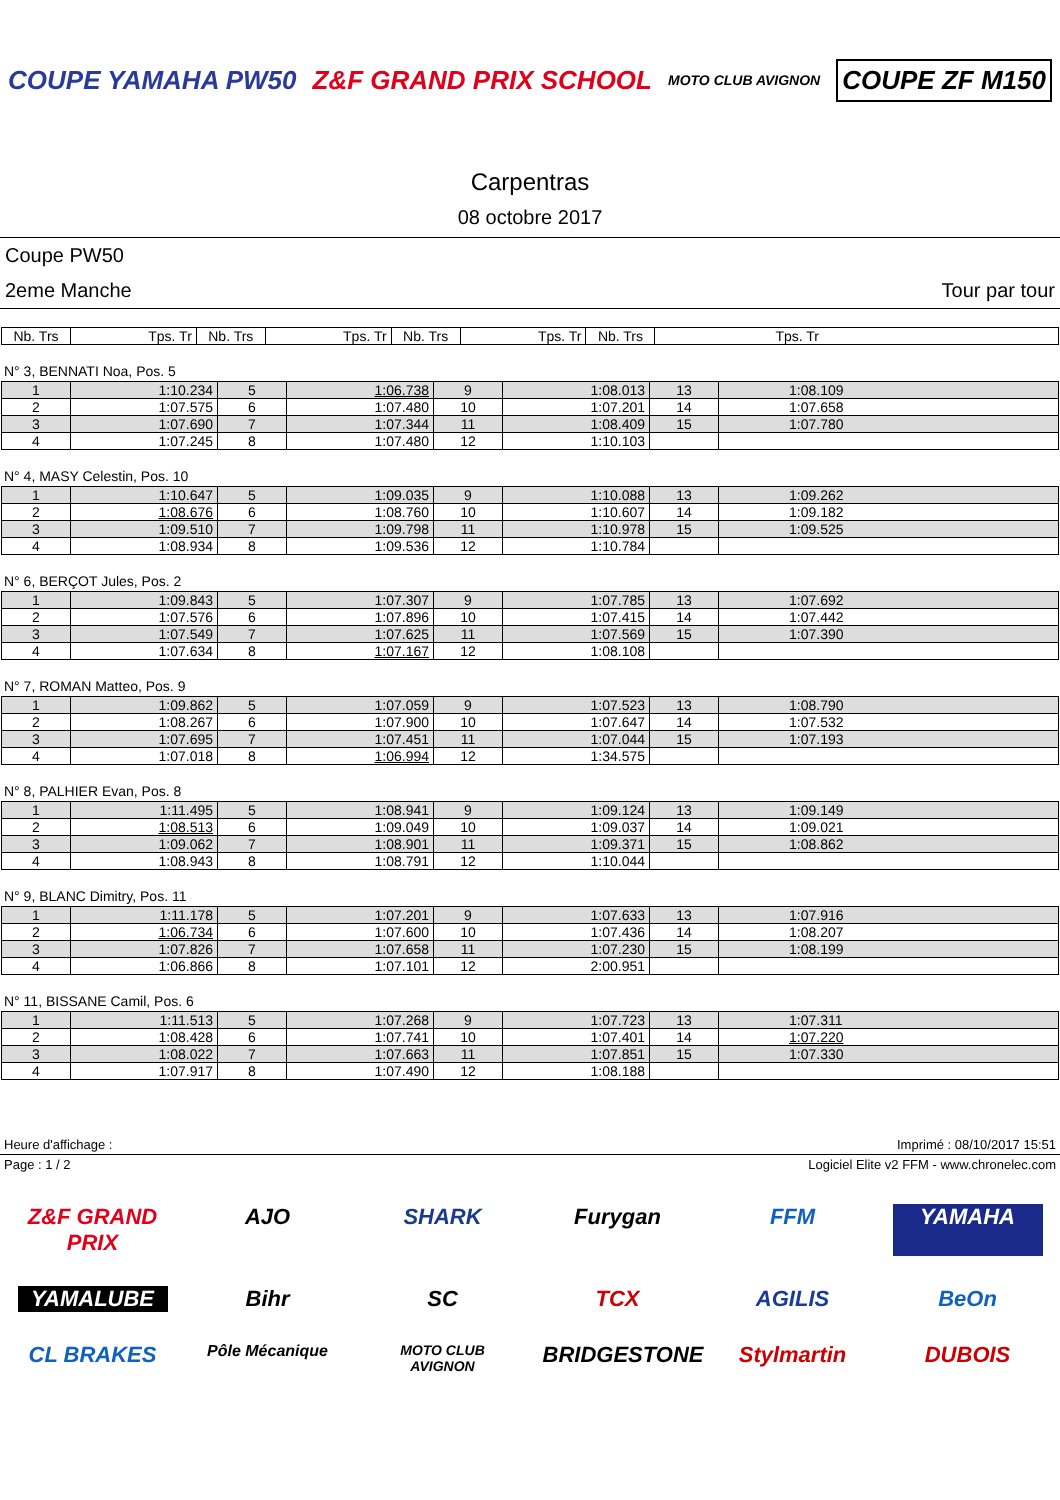COUPE YAMAHA PW50 Z&F GRAND PRIX SCHOOL
MOTO CLUB AVIGNON
COUPE ZF M150
Carpentras
08 octobre 2017
Coupe PW50
2eme Manche Tour par tour
| Nb. Trs | Tps. Tr | Nb. Trs | Tps. Tr | Nb. Trs | Tps. Tr | Nb. Trs | Tps. Tr |
| --- | --- | --- | --- | --- | --- | --- | --- |
N° 3, BENNATI Noa, Pos. 5
| 1 | 1:10.234 | 5 | 1:06.738 | 9 | 1:08.013 | 13 | 1:08.109 |
| 2 | 1:07.575 | 6 | 1:07.480 | 10 | 1:07.201 | 14 | 1:07.658 |
| 3 | 1:07.690 | 7 | 1:07.344 | 11 | 1:08.409 | 15 | 1:07.780 |
| 4 | 1:07.245 | 8 | 1:07.480 | 12 | 1:10.103 | | |
N° 4, MASY Celestin, Pos. 10
| 1 | 1:10.647 | 5 | 1:09.035 | 9 | 1:10.088 | 13 | 1:09.262 |
| 2 | 1:08.676 | 6 | 1:08.760 | 10 | 1:10.607 | 14 | 1:09.182 |
| 3 | 1:09.510 | 7 | 1:09.798 | 11 | 1:10.978 | 15 | 1:09.525 |
| 4 | 1:08.934 | 8 | 1:09.536 | 12 | 1:10.784 | | |
N° 6, BERÇOT Jules, Pos. 2
| 1 | 1:09.843 | 5 | 1:07.307 | 9 | 1:07.785 | 13 | 1:07.692 |
| 2 | 1:07.576 | 6 | 1:07.896 | 10 | 1:07.415 | 14 | 1:07.442 |
| 3 | 1:07.549 | 7 | 1:07.625 | 11 | 1:07.569 | 15 | 1:07.390 |
| 4 | 1:07.634 | 8 | 1:07.167 | 12 | 1:08.108 | | |
N° 7, ROMAN Matteo, Pos. 9
| 1 | 1:09.862 | 5 | 1:07.059 | 9 | 1:07.523 | 13 | 1:08.790 |
| 2 | 1:08.267 | 6 | 1:07.900 | 10 | 1:07.647 | 14 | 1:07.532 |
| 3 | 1:07.695 | 7 | 1:07.451 | 11 | 1:07.044 | 15 | 1:07.193 |
| 4 | 1:07.018 | 8 | 1:06.994 | 12 | 1:34.575 | | |
N° 8, PALHIER Evan, Pos. 8
| 1 | 1:11.495 | 5 | 1:08.941 | 9 | 1:09.124 | 13 | 1:09.149 |
| 2 | 1:08.513 | 6 | 1:09.049 | 10 | 1:09.037 | 14 | 1:09.021 |
| 3 | 1:09.062 | 7 | 1:08.901 | 11 | 1:09.371 | 15 | 1:08.862 |
| 4 | 1:08.943 | 8 | 1:08.791 | 12 | 1:10.044 | | |
N° 9, BLANC Dimitry, Pos. 11
| 1 | 1:11.178 | 5 | 1:07.201 | 9 | 1:07.633 | 13 | 1:07.916 |
| 2 | 1:06.734 | 6 | 1:07.600 | 10 | 1:07.436 | 14 | 1:08.207 |
| 3 | 1:07.826 | 7 | 1:07.658 | 11 | 1:07.230 | 15 | 1:08.199 |
| 4 | 1:06.866 | 8 | 1:07.101 | 12 | 2:00.951 | | |
N° 11, BISSANE Camil, Pos. 6
| 1 | 1:11.513 | 5 | 1:07.268 | 9 | 1:07.723 | 13 | 1:07.311 |
| 2 | 1:08.428 | 6 | 1:07.741 | 10 | 1:07.401 | 14 | 1:07.220 |
| 3 | 1:08.022 | 7 | 1:07.663 | 11 | 1:07.851 | 15 | 1:07.330 |
| 4 | 1:07.917 | 8 | 1:07.490 | 12 | 1:08.188 | | |
Heure d'affichage : Imprimé : 08/10/2017 15:51
Page : 1 / 2 Logiciel Elite v2 FFM - www.chronelec.com
Z&F GRAND PRIX
AJO
SHARK
Furygan
FFM
YAMAHA
YAMALUBE
Bihr
SC
TCX
AGILIS
BeOn
CL BRAKES
Pôle Mécanique
MOTO CLUB AVIGNON
BRIDGESTONE
Stylmartin
DUBOIS